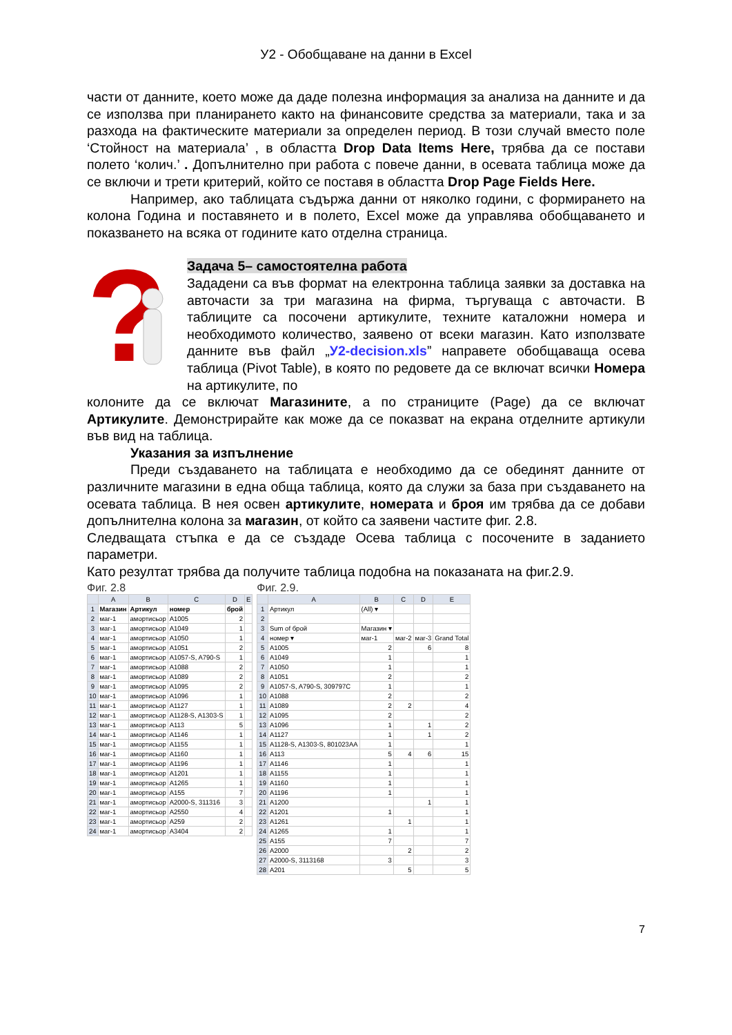У2 - Обобщаване на данни в Excel
части от данните, което може да даде полезна информация за анализа на данните и да се използва при планирането както на финансовите средства за материали, така и за разхода на фактическите материали за определен период. В този случай вместо поле ‘Стойност на материала’ , в областта Drop Data Items Here, трябва да се постави полето ‘колич.’ . Допълнително при работа с повече данни, в осевата таблица може да се включи и трети критерий, който се поставя в областта Drop Page Fields Here.
Например, ако таблицата съдържа данни от няколко години, с формирането на колона Година и поставянето и в полето, Excel може да управлява обобщаването и показването на всяка от годините като отделна страница.
?
Задача 5– самостоятелна работа
Зададени са във формат на електронна таблица заявки за доставка на авточасти за три магазина на фирма, търгуваща с авточасти. В таблиците са посочени артикулите, техните каталожни номера и необходимото количество, заявено от всеки магазин. Като използвате данните във файл „У2-decision.xls” направете обобщаваща осева таблица (Pivot Table), в която по редовете да се включат всички Номера на артикулите, по
колоните да се включат Магазините, а по страниците (Page) да се включат Артикулите. Демонстрирайте как може да се показват на екрана отделните артикули във вид на таблица.
Указания за изпълнение
Преди създаването на таблицата е необходимо да се обединят данните от различните магазини в една обща таблица, която да служи за база при създаването на осевата таблица. В нея освен артикулите, номерата и броя им трябва да се добави допълнителна колона за магазин, от който са заявени частите фиг. 2.8.
Следващата стъпка е да се създаде Осева таблица с посочените в заданието параметри.
Като резултат трябва да получите таблица подобна на показаната на фиг.2.9.
Фиг. 2.8
| | A | B | C | D | E |
| --- | --- | --- | --- | --- | --- |
| 1 | Магазин | Артикул | номер | брой | |
| 2 | маг-1 | амортисьор | A1005 | 2 | |
| 3 | маг-1 | амортисьор | A1049 | 1 | |
| 4 | маг-1 | амортисьор | A1050 | 1 | |
| 5 | маг-1 | амортисьор | A1051 | 2 | |
| 6 | маг-1 | амортисьор | A1057-S, A790-S | 1 | |
| 7 | маг-1 | амортисьор | A1088 | 2 | |
| 8 | маг-1 | амортисьор | A1089 | 2 | |
| 9 | маг-1 | амортисьор | A1095 | 2 | |
| 10 | маг-1 | амортисьор | A1096 | 1 | |
| 11 | маг-1 | амортисьор | A1127 | 1 | |
| 12 | маг-1 | амортисьор | A1128-S, A1303-S | 1 | |
| 13 | маг-1 | амортисьор | A113 | 5 | |
| 14 | маг-1 | амортисьор | A1146 | 1 | |
| 15 | маг-1 | амортисьор | A1155 | 1 | |
| 16 | маг-1 | амортисьор | A1160 | 1 | |
| 17 | маг-1 | амортисьор | A1196 | 1 | |
| 18 | маг-1 | амортисьор | A1201 | 1 | |
| 19 | маг-1 | амортисьор | A1265 | 1 | |
| 20 | маг-1 | амортисьор | A155 | 7 | |
| 21 | маг-1 | амортисьор | A2000-S, 311316 | 3 | |
| 22 | маг-1 | амортисьор | A2550 | 4 | |
| 23 | маг-1 | амортисьор | A259 | 2 | |
| 24 | маг-1 | амортисьор | A3404 | 2 | |
Фиг. 2.9.
| | A | B | C | D | E |
| --- | --- | --- | --- | --- | --- |
| 1 | Артикул | (All) ▾ | | | |
| 2 | | | | | |
| 3 | Sum of брой | Магазин ▾ | | | |
| 4 | номер ▾ | маг-1 | маг-2 | маг-3 | Grand Total |
| 5 | A1005 | 2 | | 6 | 8 |
| 6 | A1049 | 1 | | | 1 |
| 7 | A1050 | 1 | | | 1 |
| 8 | A1051 | 2 | | | 2 |
| 9 | A1057-S, A790-S, 309797C | 1 | | | 1 |
| 10 | A1088 | 2 | | | 2 |
| 11 | A1089 | 2 | 2 | | 4 |
| 12 | A1095 | 2 | | | 2 |
| 13 | A1096 | 1 | | 1 | 2 |
| 14 | A1127 | 1 | | 1 | 2 |
| 15 | A1128-S, A1303-S, 801023AA | 1 | | | 1 |
| 16 | A113 | 5 | 4 | 6 | 15 |
| 17 | A1146 | 1 | | | 1 |
| 18 | A1155 | 1 | | | 1 |
| 19 | A1160 | 1 | | | 1 |
| 20 | A1196 | 1 | | | 1 |
| 21 | A1200 | | | 1 | 1 |
| 22 | A1201 | 1 | | | 1 |
| 23 | A1261 | | 1 | | 1 |
| 24 | A1265 | 1 | | | 1 |
| 25 | A155 | 7 | | | 7 |
| 26 | A2000 | | 2 | | 2 |
| 27 | A2000-S, 3113168 | 3 | | | 3 |
| 28 | A201 | | 5 | | 5 |
7